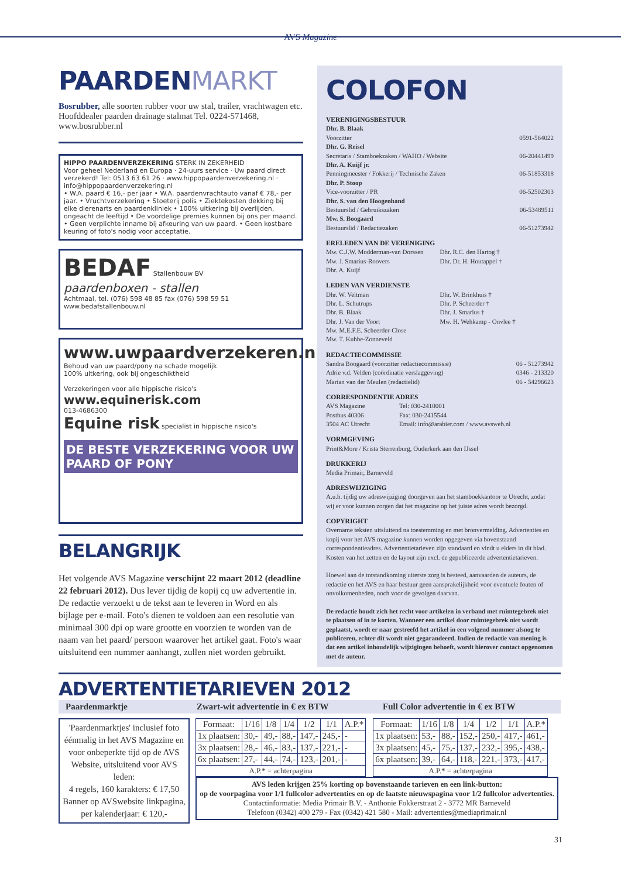AVS Magazine
PAARDENMARKT
Bosrubber, alle soorten rubber voor uw stal, trailer, vrachtwagen etc. Hoofddealer paarden drainage stalmat Tel. 0224-571468, www.bosrubber.nl
HIPPO PAARDENVERZEKERING STERK IN ZEKERHEID
Voor geheel Nederland en Europa · 24-uurs service · Uw paard direct verzekerd! Tel: 0513 63 61 26 · www.hippopaardenverzekering.nl · info@hippopaardenverzekering.nl
• W.A. paard € 16,- per jaar • W.A. paardenvrachtauto vanaf € 78,- per jaar. • Vruchtverzekering • Stoeterij polis • Ziektekosten dekking bij elke dierenarts en paardenkliniek • 100% uitkering bij overlijden, ongeacht de leeftijd • De voordelige premies kunnen bij ons per maand. • Geen verplichte inname bij afkeuring van uw paard. • Geen kostbare keuring of foto's nodig voor acceptatie.
BEDAF Stallenbouw BV
paardenboxen - stallen
Achtmaal, tel. (076) 598 48 85 fax (076) 598 59 51 www.bedafstallenbouw.nl
www.uwpaardverzekeren.nl
Behoud van uw paard/pony na schade mogelijk
100% uitkering, ook bij ongeschiktheid
Verzekeringen voor alle hippische risico's
www.equinerisk.com
013-4686300
Equine risk specialist in hippische risico's
DE BESTE VERZEKERING VOOR UW PAARD OF PONY
BELANGRIJK
Het volgende AVS Magazine verschijnt 22 maart 2012 (deadline 22 februari 2012). Dus lever tijdig de kopij cq uw advertentie in. De redactie verzoekt u de tekst aan te leveren in Word en als bijlage per e-mail. Foto's dienen te voldoen aan een resolutie van minimaal 300 dpi op ware grootte en voorzien te worden van de naam van het paard/ persoon waarover het artikel gaat. Foto's waar uitsluitend een nummer aanhangt, zullen niet worden gebruikt.
COLOFON
VERENIGINGSBESTUUR
Dhr. B. Blaak
Voorzitter 0591-564022
Dhr. G. Reisel
Secretaris / Stamboekzaken / WAHO / Website 06-20441499
Dhr. A. Kuijf jr.
Penningmeester / Fokkerij / Technische Zaken 06-51853318
Dhr. P. Stoop
Vice-voorzitter / PR 06-52502303
Dhr. S. van den Hoogenband
Bestuurslid / Gebruikszaken 06-53489511
Mw. S. Boogaard
Bestuurslid / Redactiezaken 06-51273942
ERELEDEN VAN DE VERENIGING
Mw. C.J.W. Modderman-van Dorssen Dhr. R.C. den Hartog † Mw. J. Smarius-Roovers Dhr. Dr. H. Houtappel † Dhr. A. Kuijf
LEDEN VAN VERDIENSTE
Dhr. W. Veltman Dhr. W. Brinkhuis † Dhr. L. Schutrups Dhr. P. Scheerder † Dhr. B. Blaak Dhr. J. Smarius † Dhr. J. Van der Voort Mw. H. Wehkamp - Onvlee † Mw. M.E.F.E. Scheerder-Close Mw. T. Kubbe-Zonneveld
REDACTIECOMMISSIE
Sandra Boogaard (voorzitter redactiecommissie) 06 - 51273942
Adrie v.d. Velden (coördinatie verslaggeving) 0346 - 213320
Marian van der Meulen (redactielid) 06 - 54296623
CORRESPONDENTIE ADRES
AVS Magazine Tel: 030-2410001 Postbus 40306 Fax: 030-2415544 3504 AC Utrecht Email: info@arabier.com / www.avsweb.nl
VORMGEVING
Print&More / Krista Sterrenburg, Ouderkerk aan den IJssel
DRUKKERIJ
Media Primair, Barneveld
ADRESWIJZIGING
A.u.b. tijdig uw adreswijziging doorgeven aan het stamboekkantoor te Utrecht, zodat wij er voor kunnen zorgen dat het magazine op het juiste adres wordt bezorgd.
COPYRIGHT
Overname teksten uitsluitend na toestemming en met bronvermelding. Advertenties en kopij voor het AVS magazine kunnen worden opgegeven via bovenstaand correspondentieadres. Advertentietarieven zijn standaard en vindt u elders in dit blad. Kosten van het zetten en de layout zijn excl. de gepubliceerde advertentietarieven.
Hoewel aan de totstandkoming uiterste zorg is besteed, aanvaarden de auteurs, de redactie en het AVS en haar bestuur geen aansprakelijkheid voor eventuele fouten of onvolkomenheden, noch voor de gevolgen daarvan.
De redactie houdt zich het recht voor artikelen in verband met ruimtegebrek niet te plaatsen of in te korten. Wanneer een artikel door ruimtegebrek niet wordt geplaatst, wordt er naar gestreefd het artikel in een volgend nummer alsnog te publiceren, echter dit wordt niet gegarandeerd. Indien de redactie van mening is dat een artikel inhoudelijk wijzigingen behoeft, wordt hierover contact opgenomen met de auteur.
ADVERTENTIETARIEVEN 2012
Paardenmarktje Zwart-wit advertentie in € ex BTW Full Color advertentie in € ex BTW
'Paardenmarktjes' inclusief foto éénmalig in het AVS Magazine en voor onbeperkte tijd op de AVS Website, uitsluitend voor AVS leden:
4 regels, 160 karakters: € 17,50
Banner op AVSwebsite linkpagina, per kalenderjaar: € 120,-
| Formaat: | 1/16 | 1/8 | 1/4 | 1/2 | 1/1 | A.P.* |
| --- | --- | --- | --- | --- | --- | --- |
| 1x plaatsen: | 30,- | 49,- | 88,- | 147,- | 245,- | - |
| 3x plaatsen: | 28,- | 46,- | 83,- | 137,- | 221,- | - |
| 6x plaatsen: | 27,- | 44,- | 74,- | 123,- | 201,- | - |
| A.P.* = achterpagina | | | | | | |
| Formaat: | 1/16 | 1/8 | 1/4 | 1/2 | 1/1 | A.P.* |
| --- | --- | --- | --- | --- | --- | --- |
| 1x plaatsen: | 53,- | 88,- | 152,- | 250,- | 417,- | 461,- |
| 3x plaatsen: | 45,- | 75,- | 137,- | 232,- | 395,- | 438,- |
| 6x plaatsen: | 39,- | 64,- | 118,- | 221,- | 373,- | 417,- |
| A.P.* = achterpagina | | | | | | |
AVS leden krijgen 25% korting op bovenstaande tarieven en een link-button:
op de voorpagina voor 1/1 fullcolor advertenties en op de laatste nieuwspagina voor 1/2 fullcolor advertenties.
Contactinformatie: Media Primair B.V. - Anthonie Fokkerstraat 2 - 3772 MR Barneveld
Telefoon (0342) 400 279 - Fax (0342) 421 580 - Mail: advertenties@mediaprimair.nl
31